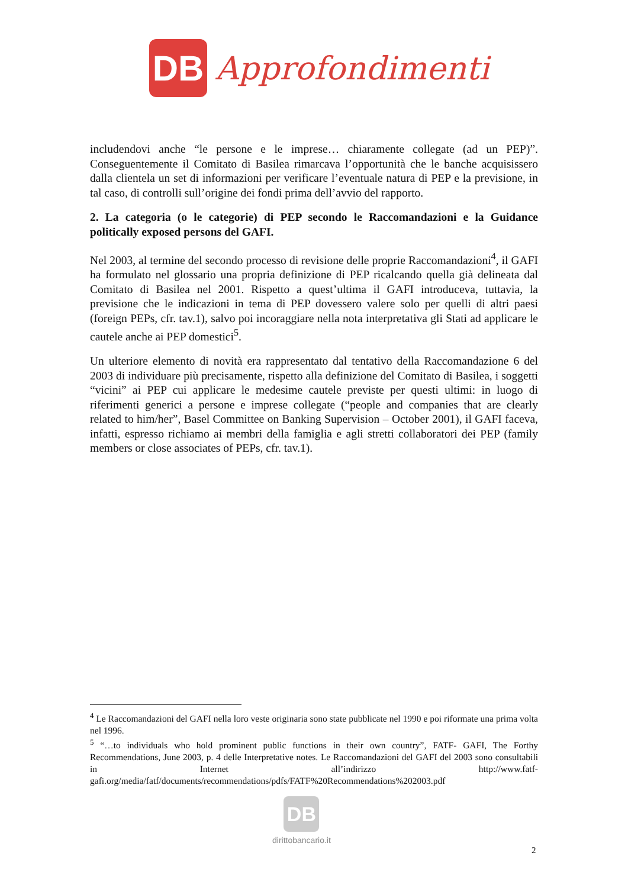DB
Approfondimenti
includendovi anche “le persone e le imprese… chiaramente collegate (ad un PEP)”. Conseguentemente il Comitato di Basilea rimarcava l’opportunità che le banche acquisissero dalla clientela un set di informazioni per verificare l’eventuale natura di PEP e la previsione, in tal caso, di controlli sull’origine dei fondi prima dell’avvio del rapporto.
2. La categoria (o le categorie) di PEP secondo le Raccomandazioni e la Guidance politically exposed persons del GAFI.
Nel 2003, al termine del secondo processo di revisione delle proprie Raccomandazioni<sup>4</sup>, il GAFI ha formulato nel glossario una propria definizione di PEP ricalcando quella già delineata dal Comitato di Basilea nel 2001. Rispetto a quest’ultima il GAFI introduceva, tuttavia, la previsione che le indicazioni in tema di PEP dovessero valere solo per quelli di altri paesi (foreign PEPs, cfr. tav.1), salvo poi incoraggiare nella nota interpretativa gli Stati ad applicare le cautele anche ai PEP domestici<sup>5</sup>.
Un ulteriore elemento di novità era rappresentato dal tentativo della Raccomandazione 6 del 2003 di individuare più precisamente, rispetto alla definizione del Comitato di Basilea, i soggetti “vicini” ai PEP cui applicare le medesime cautele previste per questi ultimi: in luogo di riferimenti generici a persone e imprese collegate (“people and companies that are clearly related to him/her”, Basel Committee on Banking Supervision – October 2001), il GAFI faceva, infatti, espresso richiamo ai membri della famiglia e agli stretti collaboratori dei PEP (family members or close associates of PEPs, cfr. tav.1).
<sup>4</sup> Le Raccomandazioni del GAFI nella loro veste originaria sono state pubblicate nel 1990 e poi riformate una prima volta nel 1996.
<sup>5</sup> “…to individuals who hold prominent public functions in their own country”, FATF- GAFI, The Forthy Recommendations, June 2003, p. 4 delle Interpretative notes. Le Raccomandazioni del GAFI del 2003 sono consultabili in Internet all’indirizzo http://www.fatf-gafi.org/media/fatf/documents/recommendations/pdfs/FATF%20Recommendations%202003.pdf
DB
dirittobancario.it
2